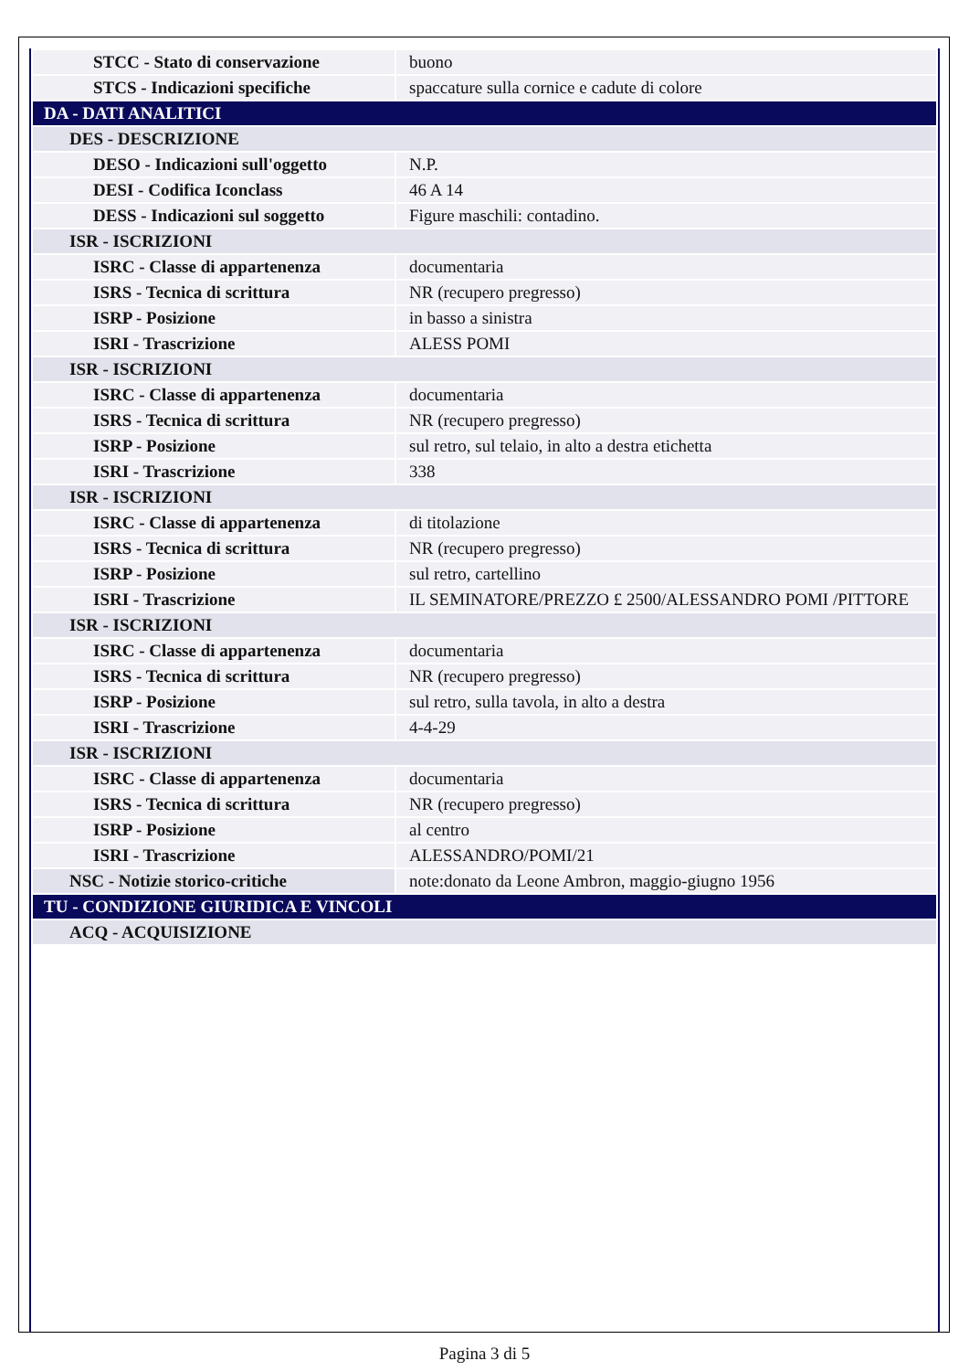| STCC - Stato di conservazione | buono |
| STCS - Indicazioni specifiche | spaccature sulla cornice e cadute di colore |
| DA - DATI ANALITICI | |
| DES - DESCRIZIONE | |
| DESO - Indicazioni sull'oggetto | N.P. |
| DESI - Codifica Iconclass | 46 A 14 |
| DESS - Indicazioni sul soggetto | Figure maschili: contadino. |
| ISR - ISCRIZIONI | |
| ISRC - Classe di appartenenza | documentaria |
| ISRS - Tecnica di scrittura | NR (recupero pregresso) |
| ISRP - Posizione | in basso a sinistra |
| ISRI - Trascrizione | ALESS POMI |
| ISR - ISCRIZIONI | |
| ISRC - Classe di appartenenza | documentaria |
| ISRS - Tecnica di scrittura | NR (recupero pregresso) |
| ISRP - Posizione | sul retro, sul telaio, in alto a destra etichetta |
| ISRI - Trascrizione | 338 |
| ISR - ISCRIZIONI | |
| ISRC - Classe di appartenenza | di titolazione |
| ISRS - Tecnica di scrittura | NR (recupero pregresso) |
| ISRP - Posizione | sul retro, cartellino |
| ISRI - Trascrizione | IL SEMINATORE/PREZZO £ 2500/ALESSANDRO POMI /PITTORE |
| ISR - ISCRIZIONI | |
| ISRC - Classe di appartenenza | documentaria |
| ISRS - Tecnica di scrittura | NR (recupero pregresso) |
| ISRP - Posizione | sul retro, sulla tavola, in alto a destra |
| ISRI - Trascrizione | 4-4-29 |
| ISR - ISCRIZIONI | |
| ISRC - Classe di appartenenza | documentaria |
| ISRS - Tecnica di scrittura | NR (recupero pregresso) |
| ISRP - Posizione | al centro |
| ISRI - Trascrizione | ALESSANDRO/POMI/21 |
| NSC - Notizie storico-critiche | note:donato da Leone Ambron, maggio-giugno 1956 |
| TU - CONDIZIONE GIURIDICA E VINCOLI | |
| ACQ - ACQUISIZIONE | |
Pagina 3 di 5